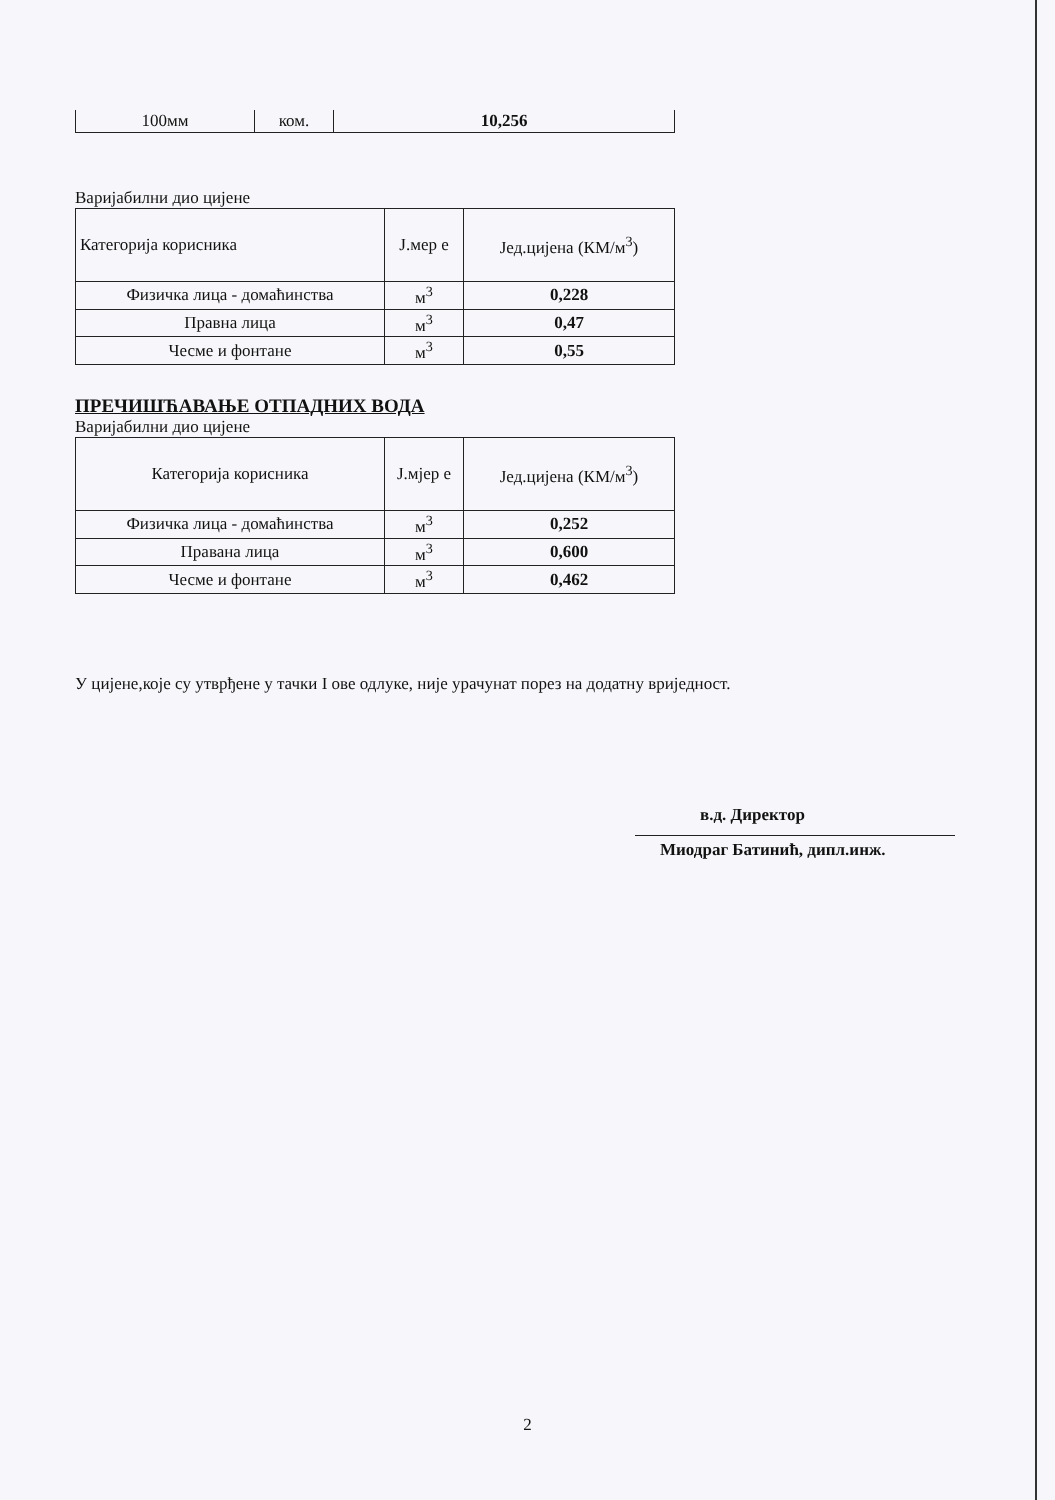| 100мм | ком. | 10,256 |
Варијабилни дио цијене
| Категорија корисника | Ј.мер е | Јед.цијена (КМ/м<sup>3</sup>) |
| --- | --- | --- |
| Физичка лица - домаћинства | м<sup>3</sup> | 0,228 |
| Правна лица | м<sup>3</sup> | 0,47 |
| Чесме и фонтане | м<sup>3</sup> | 0,55 |
ПРЕЧИШЋАВАЊЕ ОТПАДНИХ ВОДА
Варијабилни дио цијене
| Категорија корисника | Ј.мјер е | Јед.цијена (КМ/м<sup>3</sup>) |
| --- | --- | --- |
| Физичка лица - домаћинства | м<sup>3</sup> | 0,252 |
| Правана лица | м<sup>3</sup> | 0,600 |
| Чесме и фонтане | м<sup>3</sup> | 0,462 |
У цијене,које су утврђене у тачки I ове одлуке, није урачунат порез на додатну вриједност.
в.д. Директор
Миодраг Батинић, дипл.инж.
2